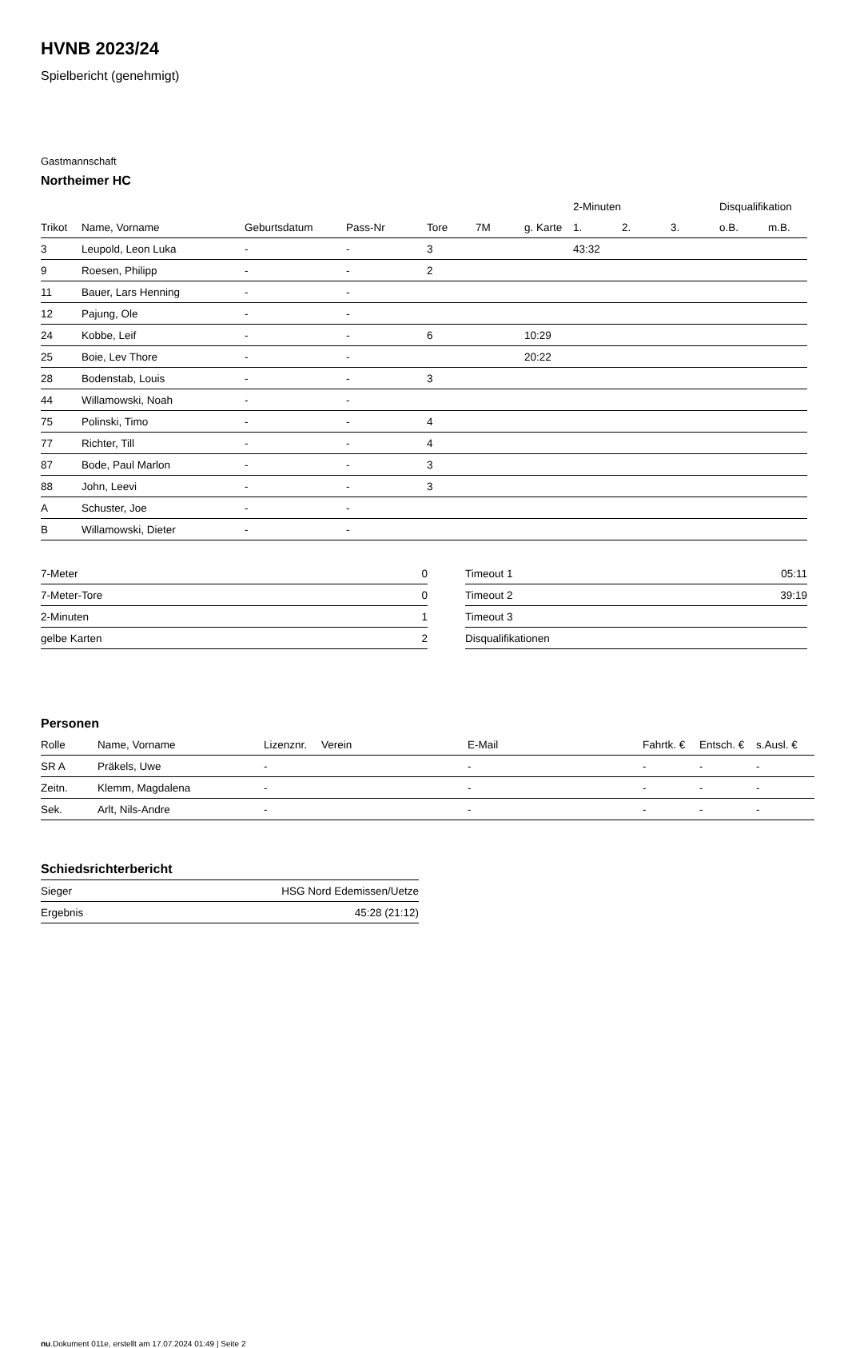HVNB 2023/24
Spielbericht (genehmigt)
Gastmannschaft
Northeimer HC
| | | | | | | | 2-Minuten | | | Disqualifikation | |
| --- | --- | --- | --- | --- | --- | --- | --- | --- | --- | --- | --- |
| Trikot | Name, Vorname | Geburtsdatum | Pass-Nr | Tore | 7M | g. Karte | 1. | 2. | 3. | o.B. | m.B. |
| 3 | Leupold, Leon Luka | - | - | 3 | | | 43:32 | | | | |
| 9 | Roesen, Philipp | - | - | 2 | | | | | | | |
| 11 | Bauer, Lars Henning | - | - | | | | | | | | |
| 12 | Pajung, Ole | - | - | | | | | | | | |
| 24 | Kobbe, Leif | - | - | 6 | | 10:29 | | | | | |
| 25 | Boie, Lev Thore | - | - | | | 20:22 | | | | | |
| 28 | Bodenstab, Louis | - | - | 3 | | | | | | | |
| 44 | Willamowski, Noah | - | - | | | | | | | | |
| 75 | Polinski, Timo | - | - | 4 | | | | | | | |
| 77 | Richter, Till | - | - | 4 | | | | | | | |
| 87 | Bode, Paul Marlon | - | - | 3 | | | | | | | |
| 88 | John, Leevi | - | - | 3 | | | | | | | |
| A | Schuster, Joe | - | - | | | | | | | | |
| B | Willamowski, Dieter | - | - | | | | | | | | |
| 7-Meter | 0 |
| 7-Meter-Tore | 0 |
| 2-Minuten | 1 |
| gelbe Karten | 2 |
| Timeout 1 | 05:11 |
| Timeout 2 | 39:19 |
| Timeout 3 | |
| Disqualifikationen | |
Personen
| Rolle | Name, Vorname | Lizenznr. | Verein | E-Mail | Fahrtk. € | Entsch. € | s.Ausl. € |
| --- | --- | --- | --- | --- | --- | --- | --- |
| SR A | Präkels, Uwe | - | | - | - | - | - |
| Zeitn. | Klemm, Magdalena | - | | - | - | - | - |
| Sek. | Arlt, Nils-Andre | - | | - | - | - | - |
Schiedsrichterbericht
| Sieger | HSG Nord Edemissen/Uetze |
| Ergebnis | 45:28 (21:12) |
nu.Dokument 011e, erstellt am 17.07.2024 01:49 | Seite 2